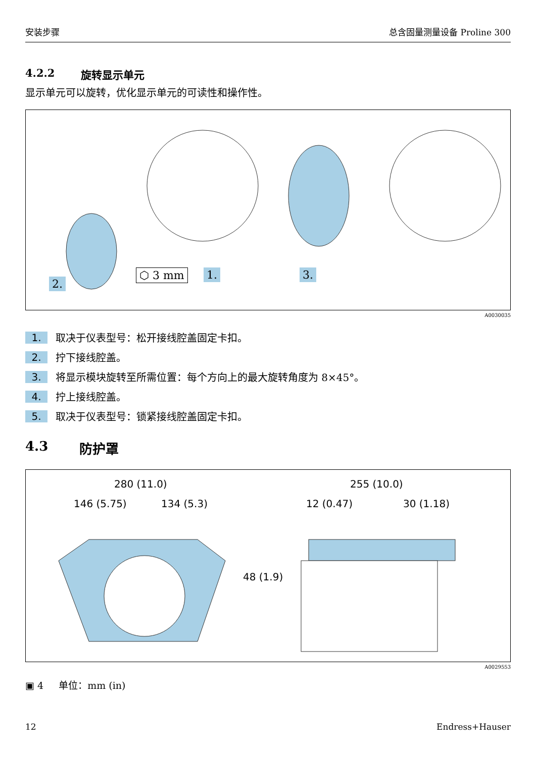安装步骤 总含固量测量设备 Proline 300
4.2.2 旋转显示单元
显示单元可以旋转，优化显示单元的可读性和操作性。
2.
⬡ 3 mm 1. 3.
A0030035
1. 取决于仪表型号：松开接线腔盖固定卡扣。
2. 拧下接线腔盖。
3. 将显示模块旋转至所需位置：每个方向上的最大旋转角度为 8×45°。
4. 拧上接线腔盖。
5. 取决于仪表型号：锁紧接线腔盖固定卡扣。
4.3 防护罩
280 (11.0)
146 (5.75) 134 (5.3)
48 (1.9)
255 (10.0)
12 (0.47) 30 (1.18)
A0029553
▣ 4 单位：mm (in)
12 Endress+Hauser